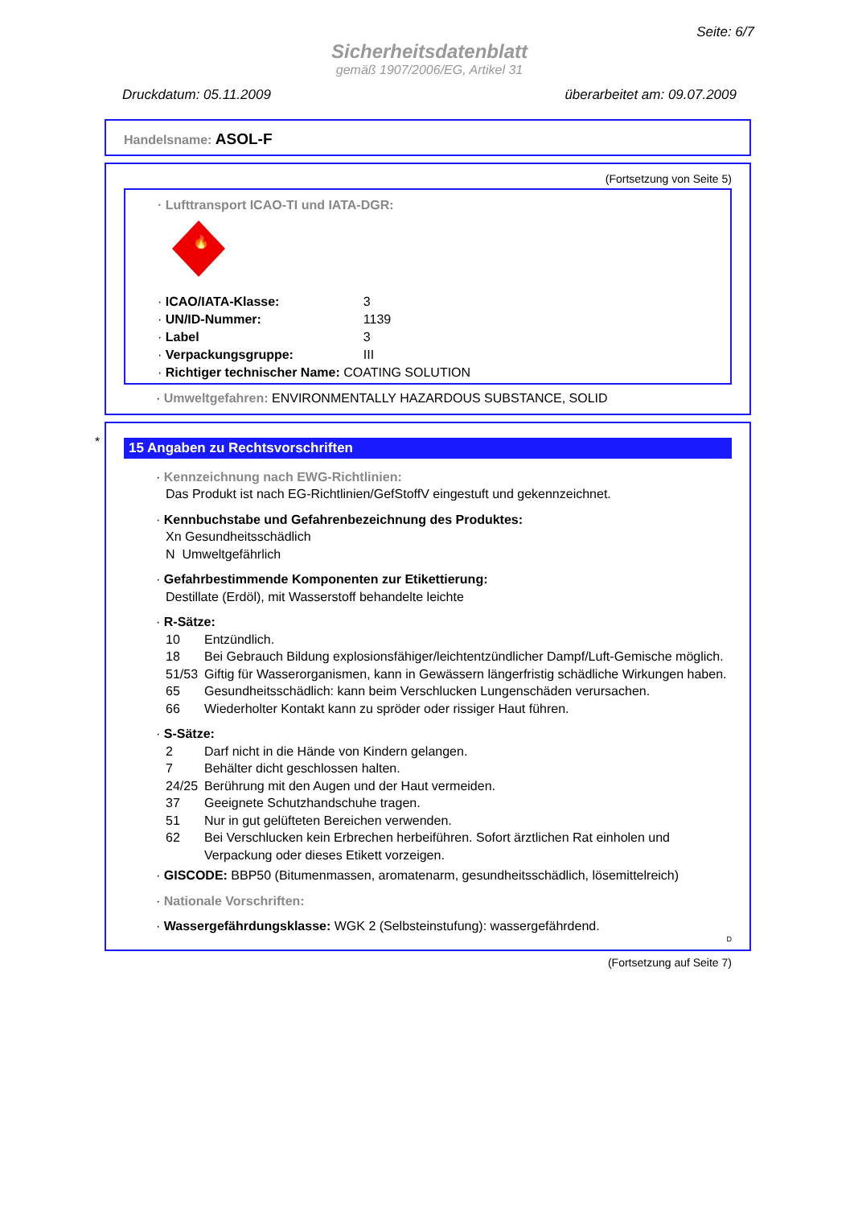Seite: 6/7
Sicherheitsdatenblatt
gemäß 1907/2006/EG, Artikel 31
Druckdatum: 05.11.2009 überarbeitet am: 09.07.2009
Handelsname: ASOL-F
(Fortsetzung von Seite 5)
· Lufttransport ICAO-TI und IATA-DGR:
🔥
· ICAO/IATA-Klasse: 3
· UN/ID-Nummer: 1139
· Label 3
· Verpackungsgruppe: III
· Richtiger technischer Name: COATING SOLUTION
· Umweltgefahren: ENVIRONMENTALLY HAZARDOUS SUBSTANCE, SOLID
*
15 Angaben zu Rechtsvorschriften
· Kennzeichnung nach EWG-Richtlinien:
Das Produkt ist nach EG-Richtlinien/GefStoffV eingestuft und gekennzeichnet.
· Kennbuchstabe und Gefahrenbezeichnung des Produktes:
Xn Gesundheitsschädlich
N Umweltgefährlich
· Gefahrbestimmende Komponenten zur Etikettierung:
Destillate (Erdöl), mit Wasserstoff behandelte leichte
· R-Sätze:
10 Entzündlich.
18 Bei Gebrauch Bildung explosionsfähiger/leichtentzündlicher Dampf/Luft-Gemische möglich.
51/53 Giftig für Wasserorganismen, kann in Gewässern längerfristig schädliche Wirkungen haben.
65 Gesundheitsschädlich: kann beim Verschlucken Lungenschäden verursachen.
66 Wiederholter Kontakt kann zu spröder oder rissiger Haut führen.
· S-Sätze:
2 Darf nicht in die Hände von Kindern gelangen.
7 Behälter dicht geschlossen halten.
24/25 Berührung mit den Augen und der Haut vermeiden.
37 Geeignete Schutzhandschuhe tragen.
51 Nur in gut gelüfteten Bereichen verwenden.
62 Bei Verschlucken kein Erbrechen herbeiführen. Sofort ärztlichen Rat einholen und Verpackung oder dieses Etikett vorzeigen.
· GISCODE: BBP50 (Bitumenmassen, aromatenarm, gesundheitsschädlich, lösemittelreich)
· Nationale Vorschriften:
· Wassergefährdungsklasse: WGK 2 (Selbsteinstufung): wassergefährdend.
D
(Fortsetzung auf Seite 7)